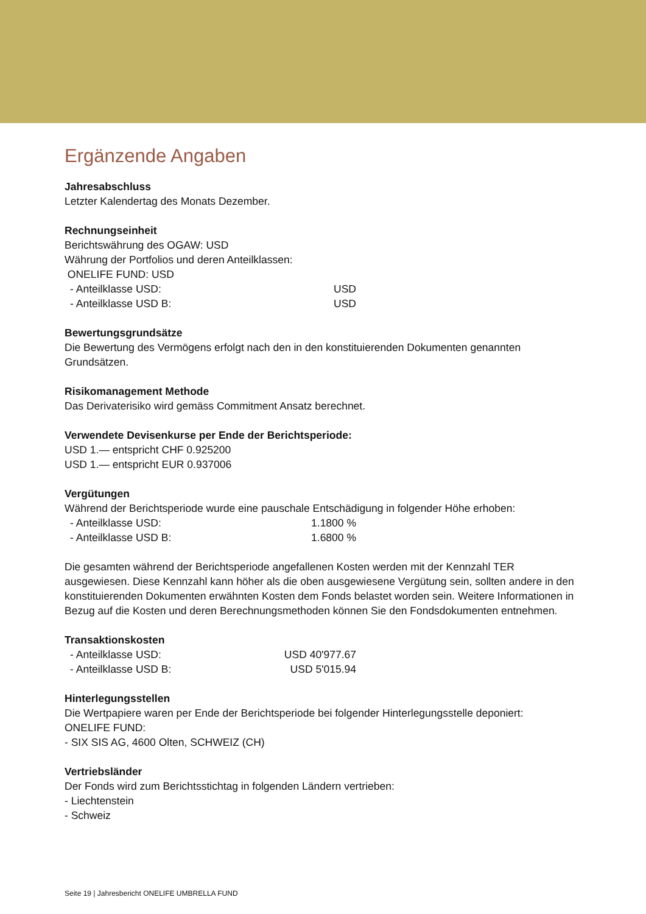Ergänzende Angaben
Jahresabschluss
Letzter Kalendertag des Monats Dezember.
Rechnungseinheit
Berichtswährung des OGAW: USD
Währung der Portfolios und deren Anteilklassen:
ONELIFE FUND: USD
| - Anteilklasse USD: | USD |
| - Anteilklasse USD B: | USD |
Bewertungsgrundsätze
Die Bewertung des Vermögens erfolgt nach den in den konstituierenden Dokumenten genannten
Grundsätzen.
Risikomanagement Methode
Das Derivaterisiko wird gemäss Commitment Ansatz berechnet.
Verwendete Devisenkurse per Ende der Berichtsperiode:
USD 1.— entspricht CHF 0.925200
USD 1.— entspricht EUR 0.937006
Vergütungen
Während der Berichtsperiode wurde eine pauschale Entschädigung in folgender Höhe erhoben:
| - Anteilklasse USD: | 1.1800 % |
| - Anteilklasse USD B: | 1.6800 % |
Die gesamten während der Berichtsperiode angefallenen Kosten werden mit der Kennzahl TER ausgewiesen. Diese Kennzahl kann höher als die oben ausgewiesene Vergütung sein, sollten andere in den konstituierenden Dokumenten erwähnten Kosten dem Fonds belastet worden sein. Weitere Informationen in Bezug auf die Kosten und deren Berechnungsmethoden können Sie den Fondsdokumenten entnehmen.
Transaktionskosten
| - Anteilklasse USD: | USD 40'977.67 |
| - Anteilklasse USD B: | USD 5'015.94 |
Hinterlegungsstellen
Die Wertpapiere waren per Ende der Berichtsperiode bei folgender Hinterlegungsstelle deponiert:
ONELIFE FUND:
- SIX SIS AG, 4600 Olten, SCHWEIZ (CH)
Vertriebsländer
Der Fonds wird zum Berichtsstichtag in folgenden Ländern vertrieben:
- Liechtenstein
- Schweiz
Seite 19 | Jahresbericht ONELIFE UMBRELLA FUND